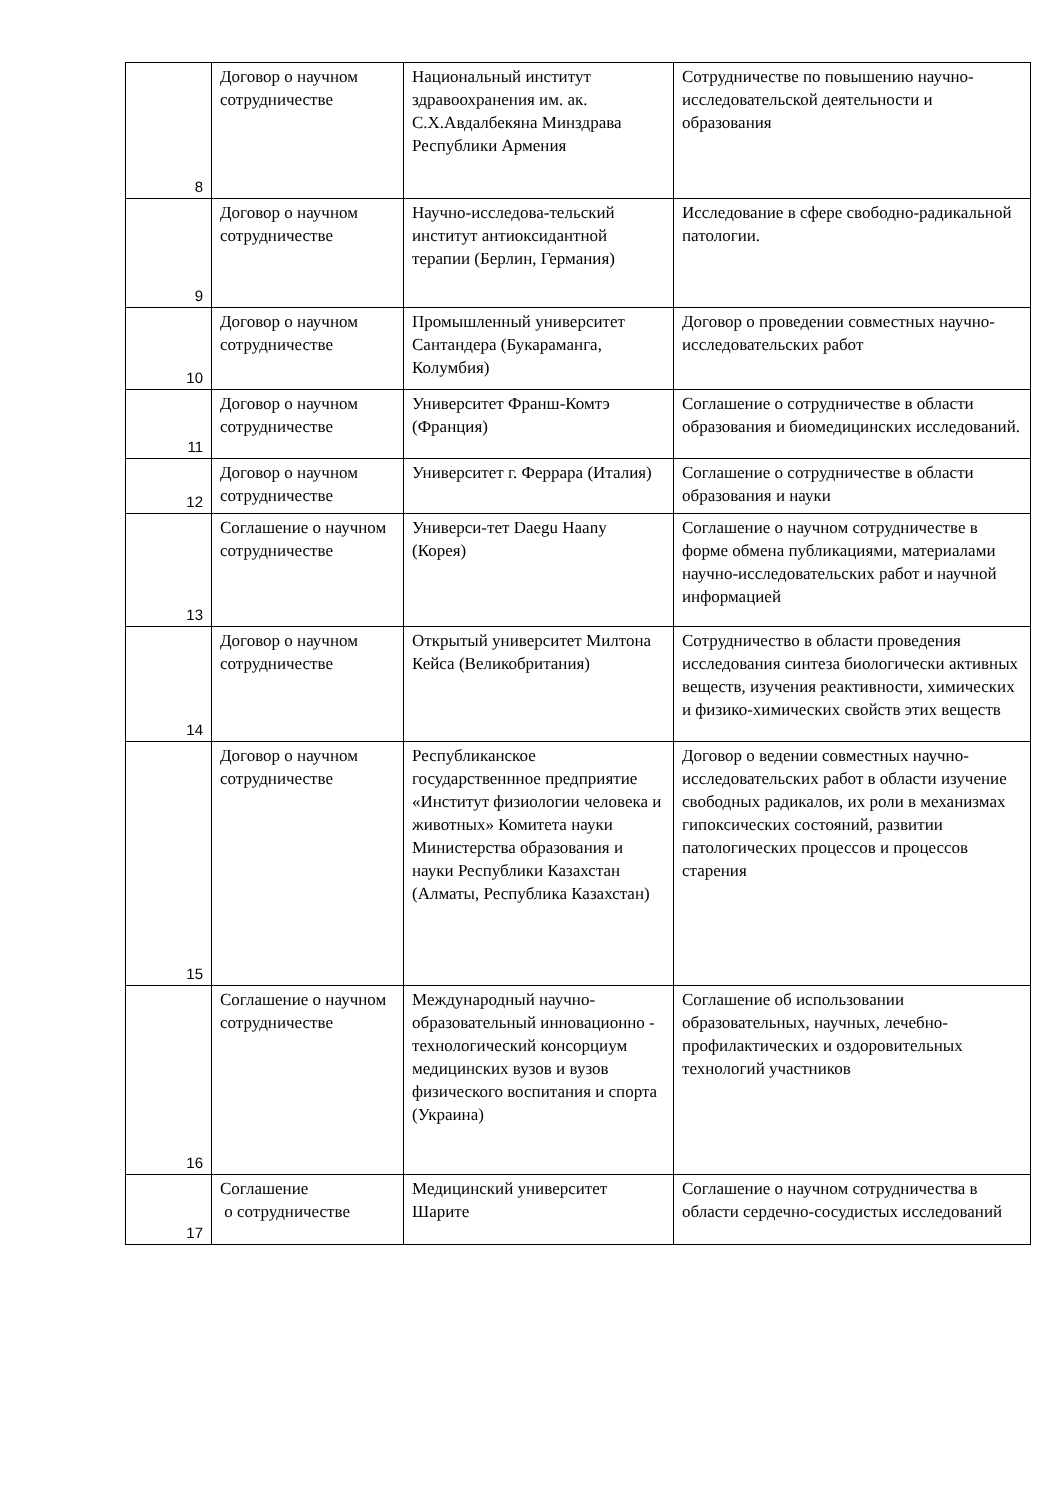| 8 | Договор о научном сотрудничестве | Национальный институт здравоохранения им. ак. С.Х.Авдалбекяна Минздрава Республики Армения | Сотрудничестве по повышению научно-исследовательской деятельности и образования |
| 9 | Договор о научном сотрудничестве | Научно-исследова-тельский институт антиоксидантной терапии (Берлин, Германия) | Исследование в сфере свободно-радикальной патологии. |
| 10 | Договор о научном сотрудничестве | Промышленный университет Сантандера (Букараманга, Колумбия) | Договор о проведении совместных научно-исследовательских работ |
| 11 | Договор о научном сотрудничестве | Университет Франш-Комтэ (Франция) | Соглашение о сотрудничестве в области образования и биомедицинских исследований. |
| 12 | Договор о научном сотрудничестве | Университет г. Феррара (Италия) | Соглашение о сотрудничестве в области образования и науки |
| 13 | Соглашение о научном сотрудничестве | Универси-тет Daegu Haany (Корея) | Соглашение о научном сотрудничестве в форме обмена публикациями, материалами научно-исследовательских работ и научной информацией |
| 14 | Договор о научном сотрудничестве | Открытый университет Милтона Кейса (Великобритания) | Сотрудничество в области проведения исследования синтеза биологически активных веществ, изучения реактивности, химических и физико-химических свойств этих веществ |
| 15 | Договор о научном сотрудничестве | Республиканское государственнное предприятие «Институт физиологии человека и животных» Комитета науки Министерства образования и науки Республики Казахстан (Алматы, Республика Казахстан) | Договор о ведении совместных научно-исследовательских работ в области изучение свободных радикалов, их роли в механизмах гипоксических состояний, развитии патологических процессов и процессов старения |
| 16 | Соглашение о научном сотрудничестве | Международный научно-образовательный инновационно - технологический консорциум медицинских вузов и вузов физического воспитания и спорта (Украина) | Соглашение об использовании образовательных, научных, лечебно-профилактических и оздоровительных технологий участников |
| 17 | Соглашение о сотрудничестве | Медицинский университет Шарите | Соглашение о научном сотрудничества в области сердечно-сосудистых исследований |